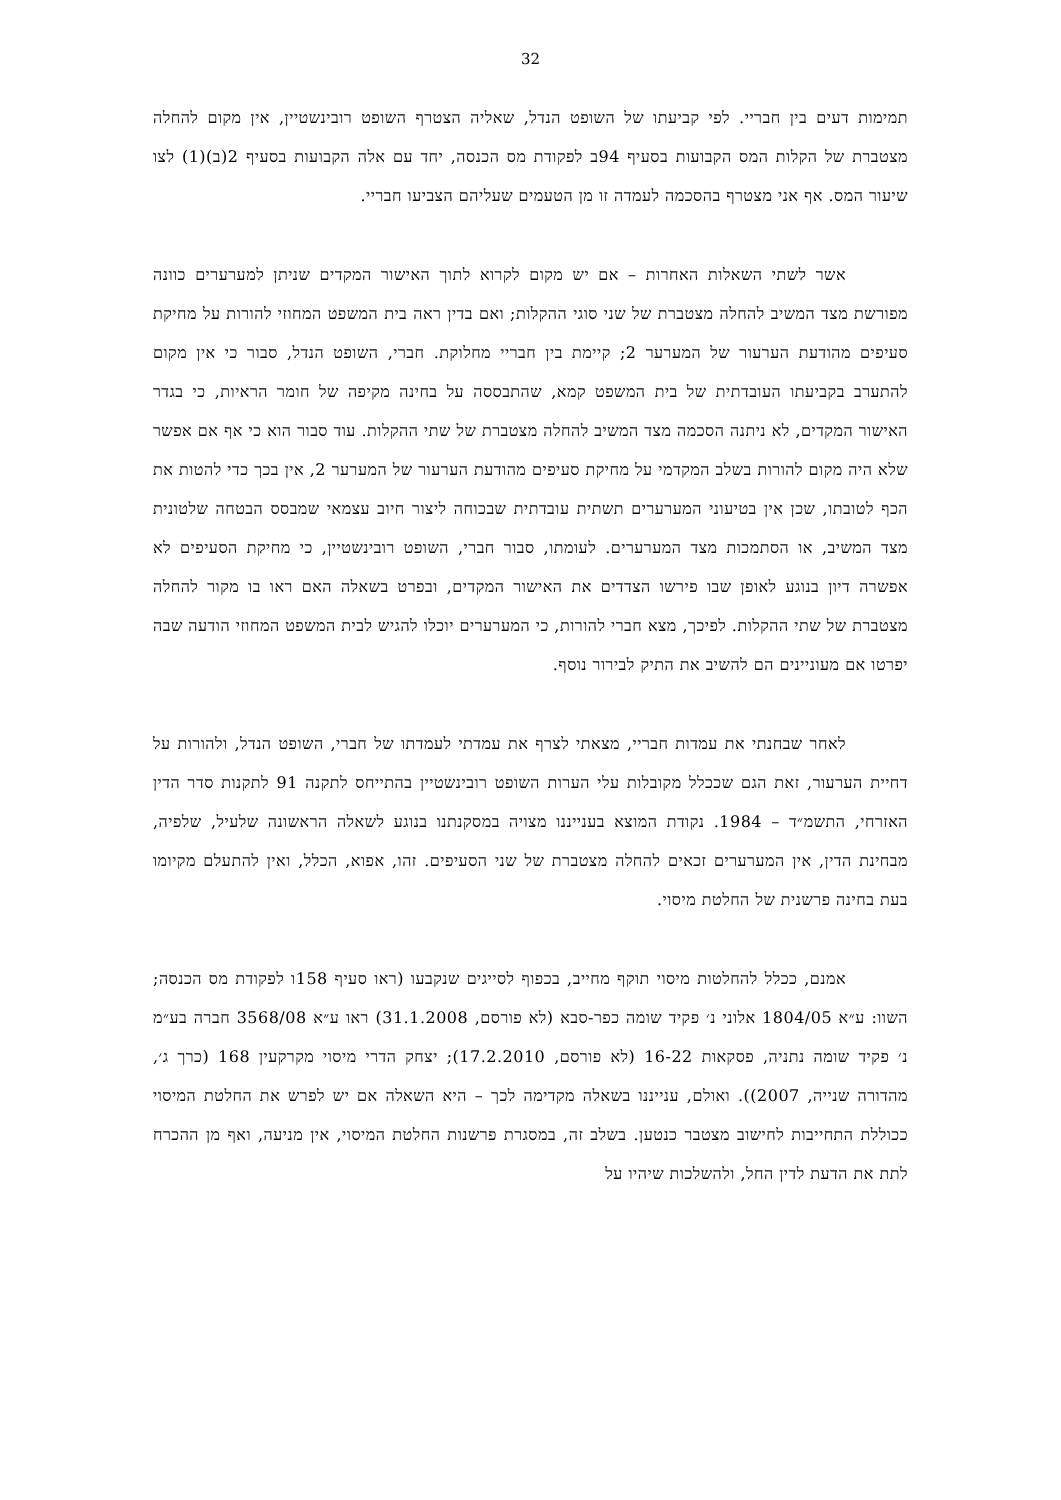32
תמימות דעים בין חבריי. לפי קביעתו של השופט הנדל, שאליה הצטרף השופט רובינשטיין, אין מקום להחלה מצטברת של הקלות המס הקבועות בסעיף 94ב לפקודת מס הכנסה, יחד עם אלה הקבועות בסעיף 2(ב)(1) לצו שיעור המס. אף אני מצטרף בהסכמה לעמדה זו מן הטעמים שעליהם הצביעו חבריי.
אשר לשתי השאלות האחרות – אם יש מקום לקרוא לתוך האישור המקדים שניתן למערערים כוונה מפורשת מצד המשיב להחלה מצטברת של שני סוגי ההקלות; ואם בדין ראה בית המשפט המחוזי להורות על מחיקת סעיפים מהודעת הערעור של המערער 2; קיימת בין חבריי מחלוקת. חברי, השופט הנדל, סבור כי אין מקום להתערב בקביעתו העובדתית של בית המשפט קמא, שהתבססה על בחינה מקיפה של חומר הראיות, כי בגדר האישור המקדים, לא ניתנה הסכמה מצד המשיב להחלה מצטברת של שתי ההקלות. עוד סבור הוא כי אף אם אפשר שלא היה מקום להורות בשלב המקדמי על מחיקת סעיפים מהודעת הערעור של המערער 2, אין בכך כדי להטות את הכף לטובתו, שכן אין בטיעוני המערערים תשתית עובדתית שבכוחה ליצור חיוב עצמאי שמבסס הבטחה שלטונית מצד המשיב, או הסתמכות מצד המערערים. לעומתו, סבור חברי, השופט רובינשטיין, כי מחיקת הסעיפים לא אפשרה דיון בנוגע לאופן שבו פירשו הצדדים את האישור המקדים, ובפרט בשאלה האם ראו בו מקור להחלה מצטברת של שתי ההקלות. לפיכך, מצא חברי להורות, כי המערערים יוכלו להגיש לבית המשפט המחוזי הודעה שבה יפרטו אם מעוניינים הם להשיב את התיק לבירור נוסף.
לאחר שבחנתי את עמדות חבריי, מצאתי לצרף את עמדתי לעמדתו של חברי, השופט הנדל, ולהורות על דחיית הערעור, זאת הגם שככלל מקובלות עלי הערות השופט רובינשטיין בהתייחס לתקנה 91 לתקנות סדר הדין האזרחי, התשמ״ד – 1984. נקודת המוצא בענייננו מצויה במסקנתנו בנוגע לשאלה הראשונה שלעיל, שלפיה, מבחינת הדין, אין המערערים זכאים להחלה מצטברת של שני הסעיפים. זהו, אפוא, הכלל, ואין להתעלם מקיומו בעת בחינה פרשנית של החלטת מיסוי.
אמנם, ככלל להחלטות מיסוי תוקף מחייב, בכפוף לסייגים שנקבעו (ראו סעיף 158ו לפקודת מס הכנסה; השוו: ע״א 1804/05 אלוני נ׳ פקיד שומה כפר-סבא (לא פורסם, 31.1.2008) ראו ע״א 3568/08 חברה בע״מ נ׳ פקיד שומה נתניה, פסקאות 16-22 (לא פורסם, 17.2.2010); יצחק הדרי מיסוי מקרקעין 168 (כרך ג׳, מהדורה שנייה, 2007)). ואולם, ענייננו בשאלה מקדימה לכך – היא השאלה אם יש לפרש את החלטת המיסוי ככוללת התחייבות לחישוב מצטבר כנטען. בשלב זה, במסגרת פרשנות החלטת המיסוי, אין מניעה, ואף מן ההכרח לתת את הדעת לדין החל, ולהשלכות שיהיו על